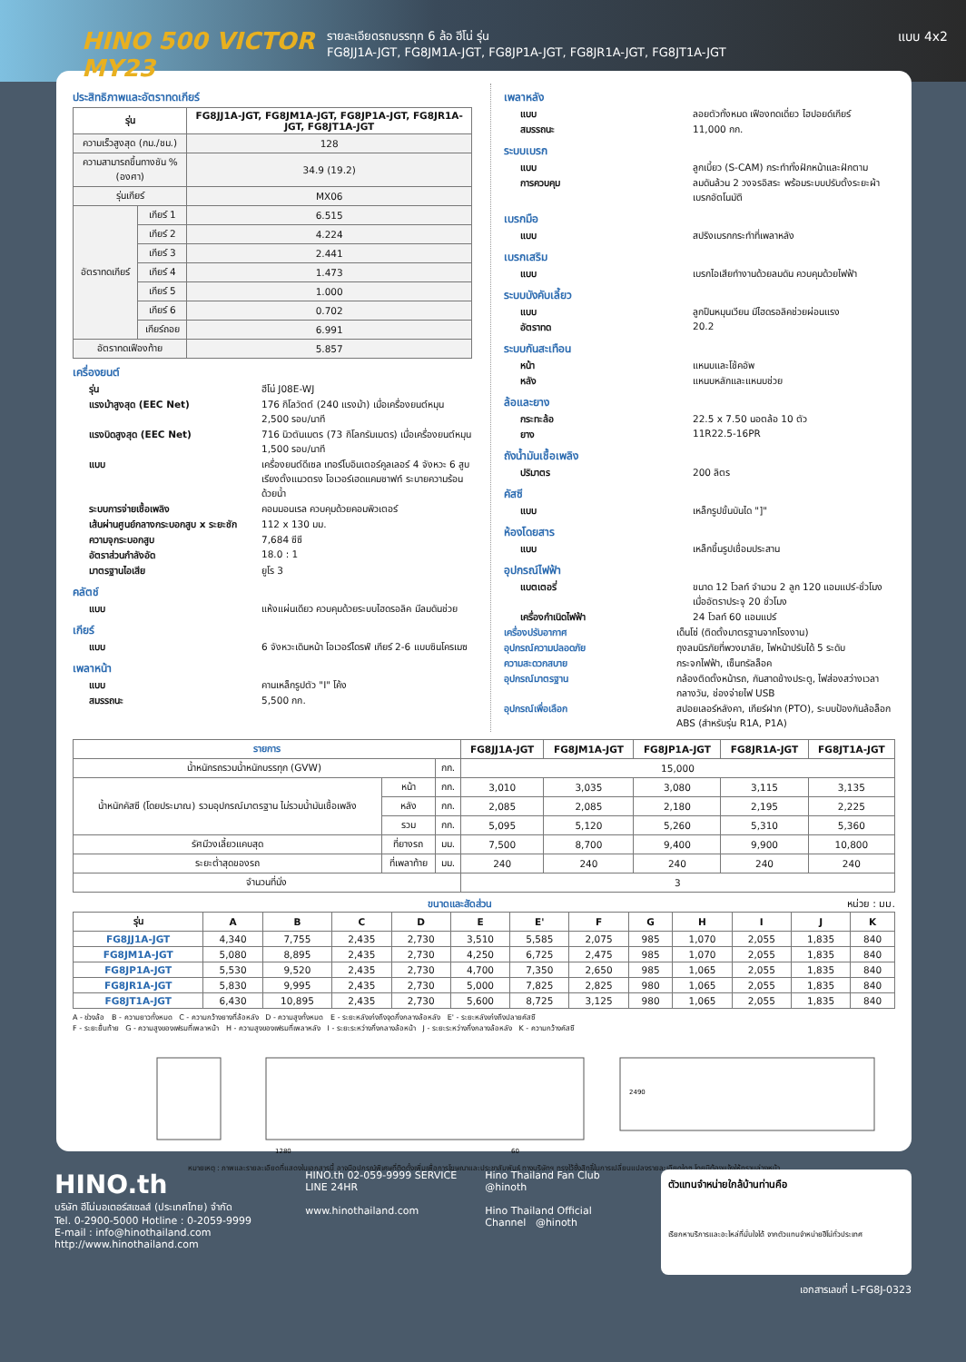HINO 500 VICTOR MY23
รายละเอียดรถบรรทุก 6 ล้อ ฮีโน่ รุ่น
FG8JJ1A-JGT, FG8JM1A-JGT, FG8JP1A-JGT, FG8JR1A-JGT, FG8JT1A-JGT
แบบ 4x2
ประสิทธิภาพและอัตราทดเกียร์
| รุ่น | | FG8JJ1A-JGT, FG8JM1A-JGT, FG8JP1A-JGT, FG8JR1A-JGT, FG8JT1A-JGT |
| --- | --- | --- |
| ความเร็วสูงสุด (กม./ชม.) | | 128 |
| ความสามารถขึ้นทางชัน % (องศา) | | 34.9 (19.2) |
| รุ่นเกียร์ | | MX06 |
| อัตราทดเกียร์ | เกียร์ 1 | 6.515 |
| | เกียร์ 2 | 4.224 |
| | เกียร์ 3 | 2.441 |
| | เกียร์ 4 | 1.473 |
| | เกียร์ 5 | 1.000 |
| | เกียร์ 6 | 0.702 |
| | เกียร์ถอย | 6.991 |
| อัตราทดเฟืองท้าย | | 5.857 |
เครื่องยนต์
รุ่น ฮีโน่ J08E-WJ
แรงม้าสูงสุด (EEC Net) 176 กิโลวัตต์ (240 แรงม้า) เมื่อเครื่องยนต์หมุน 2,500 รอบ/นาที
แรงบิดสูงสุด (EEC Net) 716 นิวตันเมตร (73 กิโลกรัมเมตร) เมื่อเครื่องยนต์หมุน 1,500 รอบ/นาที
แบบ เครื่องยนต์ดีเซล เทอร์โบอินเตอร์คูลเลอร์ 4 จังหวะ 6 สูบ เรียงตั้งแนวตรง โอเวอร์เฮดแคมชาฟท์ ระบายความร้อนด้วยน้ำ
ระบบการจ่ายเชื้อเพลิง คอมมอนเรล ควบคุมด้วยคอมพิวเตอร์
เส้นผ่านศูนย์กลางกระบอกสูบ x ระยะชัก 112 x 130 มม.
ความจุกระบอกสูบ 7,684 ซีซี
อัตราส่วนกำลังอัด 18.0 : 1
มาตรฐานไอเสีย ยูโร 3
คลัตช์
แบบ แห้งแผ่นเดียว ควบคุมด้วยระบบไฮดรอลิค มีลมดันช่วย
เกียร์
แบบ 6 จังหวะเดินหน้า โอเวอร์ไดรฟ์ เกียร์ 2-6 แบบซินโครเมซ
เพลาหน้า
แบบ คานเหล็กรูปตัว "I" โค้ง
สมรรถนะ 5,500 กก.
เพลาหลัง
แบบ ลอยตัวทั้งหมด เฟืองทดเดี่ยว ไฮปอยด์เกียร์
สมรรถนะ 11,000 กก.
ระบบเบรก
แบบ ลูกเบี้ยว (S-CAM) กระทำทั้งฝักหน้าและฝักตาม
การควบคุม ลมดันล้วน 2 วงจรอิสระ พร้อมระบบปรับตั้งระยะผ้าเบรกอัตโนมัติ
เบรกมือ
แบบ สปริงเบรกกระทำที่เพลาหลัง
เบรกเสริม
แบบ เบรกไอเสียทำงานด้วยลมดัน ควบคุมด้วยไฟฟ้า
ระบบบังคับเลี้ยว
แบบ ลูกปืนหมุนเวียน มีไฮดรอลิคช่วยผ่อนแรง
อัตราทด 20.2
ระบบกันสะเทือน
หน้า แหนบและโช้คอัพ
หลัง แหนบหลักและแหนบช่วย
ล้อและยาง
กระทะล้อ 22.5 x 7.50 นอตล้อ 10 ตัว
ยาง 11R22.5-16PR
ถังน้ำมันเชื้อเพลิง
ปริมาตร 200 ลิตร
คัสซี
แบบ เหล็กรูปขั้นบันได "]"
ห้องโดยสาร
แบบ เหล็กขึ้นรูปเชื่อมประสาน
อุปกรณ์ไฟฟ้า
แบตเตอรี่ ขนาด 12 โวลท์ จำนวน 2 ลูก 120 แอมแปร์-ชั่วโมง เมื่ออัตราประจุ 20 ชั่วโมง
เครื่องกำเนิดไฟฟ้า 24 โวลท์ 60 แอมแปร์
เครื่องปรับอากาศ เด็นโซ่ (ติดตั้งมาตรฐานจากโรงงาน)
อุปกรณ์ความปลอดภัย ถุงลมนิรภัยที่พวงมาลัย, ไฟหน้าปรับได้ 5 ระดับ
ความสะดวกสบาย กระจกไฟฟ้า, เซ็นทรัลล็อค
อุปกรณ์มาตรฐาน กล้องติดตั้งหน้ารถ, กันสาดข้างประตู, ไฟส่องสว่างเวลากลางวัน, ช่องจ่ายไฟ USB
อุปกรณ์เพื่อเลือก สปอยเลอร์หลังคา, เกียร์ฝาก (PTO), ระบบป้องกันล้อล็อก ABS (สำหรับรุ่น R1A, P1A)
| รายการ | | | FG8JJ1A-JGT | FG8JM1A-JGT | FG8JP1A-JGT | FG8JR1A-JGT | FG8JT1A-JGT |
| --- | --- | --- | --- | --- | --- | --- | --- |
| น้ำหนักรถรวมน้ำหนักบรรทุก (GVW) | | กก. | 15,000 | | | | |
| น้ำหนักคัสซี (โดยประมาณ) รวมอุปกรณ์มาตรฐาน ไม่รวมน้ำมันเชื้อเพลิง | หน้า | กก. | 3,010 | 3,035 | 3,080 | 3,115 | 3,135 |
| | หลัง | กก. | 2,085 | 2,085 | 2,180 | 2,195 | 2,225 |
| | รวม | กก. | 5,095 | 5,120 | 5,260 | 5,310 | 5,360 |
| รัศมีวงเลี้ยวแคบสุด | ที่ยางรถ | มม. | 7,500 | 8,700 | 9,400 | 9,900 | 10,800 |
| ระยะต่ำสุดของรถ | ที่เพลาท้าย | มม. | 240 | 240 | 240 | 240 | 240 |
| จำนวนที่นั่ง | | | 3 | | | | |
ขนาดและสัดส่วน หน่วย : มม.
| รุ่น | A | B | C | D | E | E' | F | G | H | I | J | K |
| --- | --- | --- | --- | --- | --- | --- | --- | --- | --- | --- | --- | --- |
| FG8JJ1A-JGT | 4,340 | 7,755 | 2,435 | 2,730 | 3,510 | 5,585 | 2,075 | 985 | 1,070 | 2,055 | 1,835 | 840 |
| FG8JM1A-JGT | 5,080 | 8,895 | 2,435 | 2,730 | 4,250 | 6,725 | 2,475 | 985 | 1,070 | 2,055 | 1,835 | 840 |
| FG8JP1A-JGT | 5,530 | 9,520 | 2,435 | 2,730 | 4,700 | 7,350 | 2,650 | 985 | 1,065 | 2,055 | 1,835 | 840 |
| FG8JR1A-JGT | 5,830 | 9,995 | 2,435 | 2,730 | 5,000 | 7,825 | 2,825 | 980 | 1,065 | 2,055 | 1,835 | 840 |
| FG8JT1A-JGT | 6,430 | 10,895 | 2,435 | 2,730 | 5,600 | 8,725 | 3,125 | 980 | 1,065 | 2,055 | 1,835 | 840 |
A - ช่วงล้อ B - ความยาวทั้งหมด C - ความกว้างยางที่ล้อหลัง D - ความสูงทั้งหมด E - ระยะหลังเก๋งถึงจุดกึ่งกลางล้อหลัง E' - ระยะหลังเก๋งถึงปลายคัสซี
F - ระยะยื่นท้าย G - ความสูงของเฟรมที่เพลาหน้า H - ความสูงของเฟรมที่เพลาหลัง I - ระยะระหว่างกึ่งกลางล้อหน้า J - ระยะระหว่างกึ่งกลางล้อหลัง K - ความกว้างคัสซี
1280
60
2490
หมายเหตุ : ภาพและรายละเอียดที่แสดงในเอกสารนี้ อาจมีอุปกรณ์พิเศษที่ติดตั้งเพิ่มเพื่อการโฆษณาและประชาสัมพันธ์ ทางบริษัทฯ ทรงไว้ซึ่งสิทธิ์ในการเปลี่ยนแปลงรายละเอียดใดๆ โดยมิต้องแจ้งให้ทราบล่วงหน้า
HINO.th
บริษัท ฮีโน่มอเตอร์สเซลส์ (ประเทศไทย) จำกัด
Tel. 0-2900-5000 Hotline : 0-2059-9999
E-mail : info@hinothailand.com http://www.hinothailand.com
HINO.th 02-059-9999 SERVICE LINE 24HR
www.hinothailand.com
Hino Thailand Fan Club @hinoth
Hino Thailand Official Channel @hinoth
ตัวแทนจำหน่ายใกล้บ้านท่านคือ
เรียกหาบริการและอะไหล่ที่มั่นใจได้ จากตัวแทนจำหน่ายฮีโน่ทั่วประเทศ
เอกสารเลขที่ L-FG8J-0323